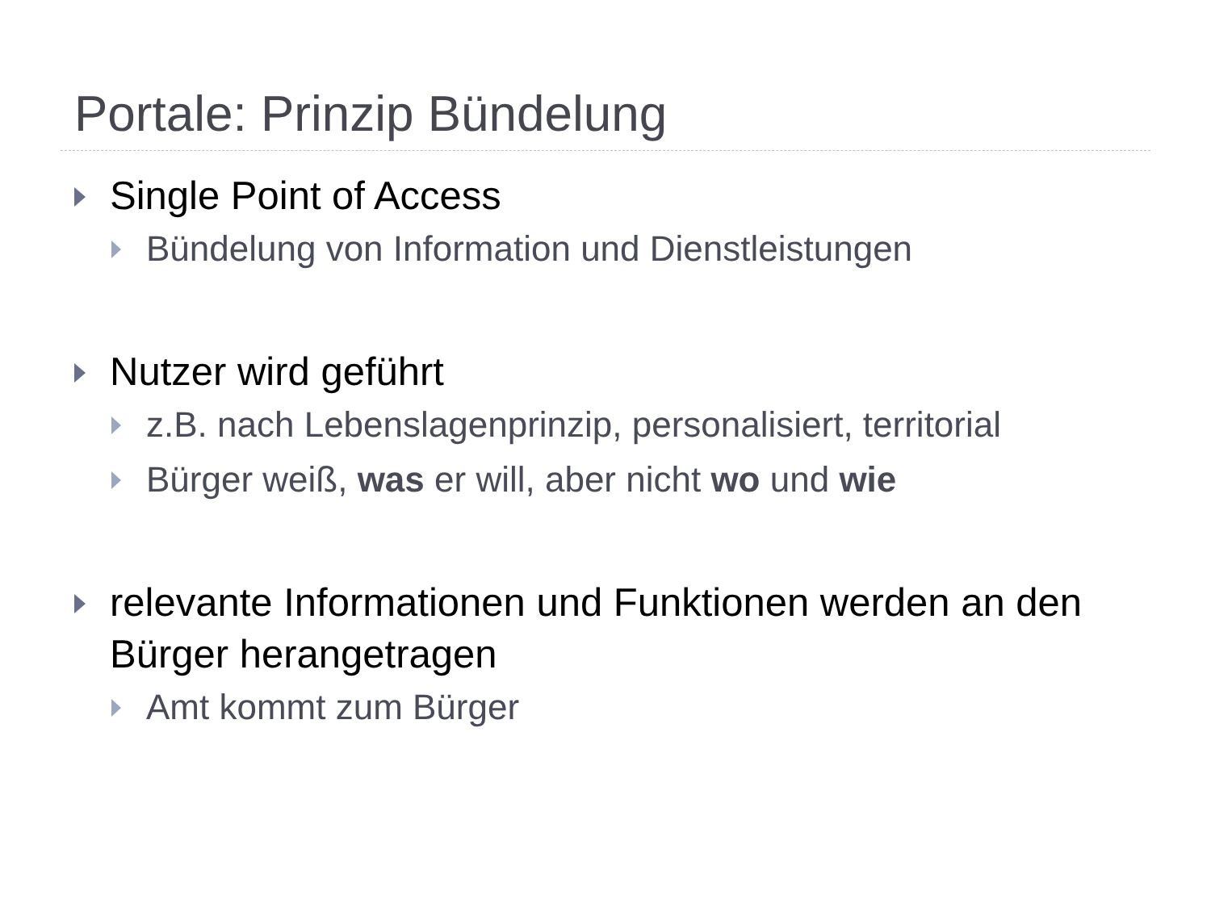Portale: Prinzip Bündelung
Single Point of Access
Bündelung von Information und Dienstleistungen
Nutzer wird geführt
z.B. nach Lebenslagenprinzip, personalisiert, territorial
Bürger weiß, was er will, aber nicht wo und wie
relevante Informationen und Funktionen werden an den Bürger herangetragen
Amt kommt zum Bürger